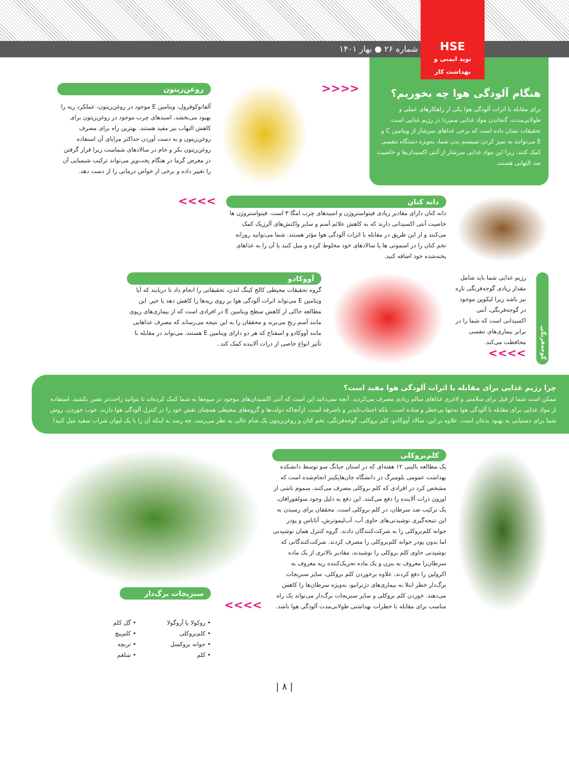شماره ۲۶ ● بهار ۱۴۰۱
HSE
نوید ایمنی و بهداشت کار
هنگام آلودگی هوا چه بخوریم؟
برای مقابله با اثرات آلودگی هوا یکی از راهکارهای عملی و طولانی‌مدت، گنجاندن مواد غذایی سم‌زدا در رژیم غذایی است. تحقیقات نشان داده است که برخی غذاهای سرشار از ویتامین C و E می‌توانند به تمیز کردن سیستم بدن شما، به‌ویژه دستگاه تنفسی کمک کنند، زیرا این مواد غذایی سرشار از آنتی اکسیدان‌ها و خاصیت ضد التهابی هستند.
<<<<
روغن‌زیتون
آلفاتوکوفرول، ویتامین E موجود در روغن‌زیتون، عملکرد ریه را بهبود می‌بخشد. اسیدهای چرب موجود در روغن‌زیتون برای کاهش التهاب نیز مفید هستند. بهترین راه برای مصرف روغن‌زیتون و به دست آوردن حداکثر مزایای آن استفاده روغن‌زیتون بکر و خام در سالادهای شماست زیرا قرار گرفتن در معرض گرما در هنگام پخت‌وپز می‌تواند ترکیب شیمیایی آن را تغییر داده و برخی از خواص درمانی را از دست دهد.
دانه کتان
دانه کتان دارای مقادیر زیادی فیتواستروژن و اسیدهای چرب امگا ۳ است. فیتواستروژن ها خاصیت آنتی اکسیدانی دارند که به کاهش علائم آسم و سایر واکنش‌های آلرژیک کمک می‌کنند و از این طریق در مقابله با اثرات آلودگی هوا مؤثر هستند. شما می‌توانید روزانه تخم کتان را در اسموتی ها یا سالادهای خود مخلوط کرده و میل کنید یا آن را به غذاهای پخته‌شده خود اضافه کنید.
>>>>
گوجه‌فرنگی
رژیم غذایی شما باید شامل مقدار زیادی گوجه‌فرنگی تازه نیز باشد زیرا لیکوپن موجود در گوجه‌فرنگی، آنتی اکسیدانی است که شما را در برابر بیماری‌های تنفسی محافظت می‌کند. >>>>
آووکادو
گروه تحقیقات محیطی کالج کینگ لندن، تحقیقاتی را انجام داد تا دریابند که آیا ویتامین E می‌تواند اثرات آلودگی هوا بر روی ریه‌ها را کاهش دهد یا خیر. این مطالعه حاکی از کاهش سطح ویتامین E در افرادی است که از بیماری‌های ریوی مانند آسم رنج می‌برند و محققان را به این نتیجه می‌رساند که مصرف غذاهایی مانند آووکادو و اسفناج که هر دو دارای ویتامین E هستند، می‌تواند در مقابله با تأثیر انواع خاصی از ذرات آلاینده کمک کند..
چرا رژیم غذایی برای مقابله با اثرات آلودگی هوا مفید است؟
ممکن است شما از قبل برای سلامتی و لاغری غذاهای سالم زیادی مصرف می‌کردید. آنچه نمی‌دانید این است که آنتی اکسیدان‌های موجود در میوه‌ها به شما کمک کرده‌اند تا بتوانید راحت‌تر نفس بکشید. استفاده از مواد غذایی برای مقابله با آلودگی هوا نه‌تنها بی‌خطر و ساده است، بلکه اجتناب‌ناپذیر و باصرفه است. ازآنجاکه دولت‌ها و گروه‌های محیطی همچنان نقش خود را در کنترل آلودگی هوا دارند، خوب خوردن، روش شما برای دستیابی به بهبود بدنتان است. علاوه بر این، سالاد آووکادو، کلم بروکلی، گوجه‌فرنگی، تخم کتان و روغن‌زیتون یک شام عالی به نظر می‌رسد، چه رسد به اینکه آن را با یک لیوان شراب سفید میل کنید!
کلم‌بروکلی
یک مطالعه بالینی ۱۲ هفته‌ای که در استان جیانگ سو توسط دانشکده بهداشت عمومی بلومبرگ در دانشگاه جان‌هاپکینز انجام‌شده است که مشخص کرد در افرادی که کلم بروکلی مصرف می‌کنند، سموم ناشی از اوزون ذرات آلاینده را دفع می‌کنند. این دفع به دلیل وجود سولفورافان، یک ترکیب ضد سرطان، در کلم بروکلی است. محققان برای رسیدن به این نتیجه‌گیری نوشیدنی‌های حاوی آب، آب‌لیموترش، آناناس و پودر جوانه کلم‌بروکلی را به شرکت‌کنندگان دادند. گروه کنترل همان نوشیدنی اما بدون پودر جوانه کلم‌بروکلی را مصرف کردند. شرکت‌کنندگانی که نوشیدنی حاوی کلم بروکلی را نوشیدند، مقادیر بالاتری از یک ماده سرطان‌زا معروف به بنزن و یک ماده تحریک‌کننده ریه معروف به اکرولین را دفع کردند. علاوه برخوردن کلم بروکلی، سایر سبزیجات برگ‌دار خطر ابتلا به بیماری‌های دژنراتیو، به‌ویژه سرطان‌ها را کاهش می‌دهند. خوردن کلم بروکلی و سایر سبزیجات برگ‌دار می‌تواند یک راه مناسب برای مقابله با خطرات بهداشتی طولانی‌مدت آلودگی هوا باشد.
سبزیجات برگ‌دار
>>>>
• روکولا یا آروگولا
• کلم‌بروکلی
• جوانه بروکسل
• کلم
• گل کلم
• کلم‌پیچ
• تربچه
• شلغم
| ۸ |